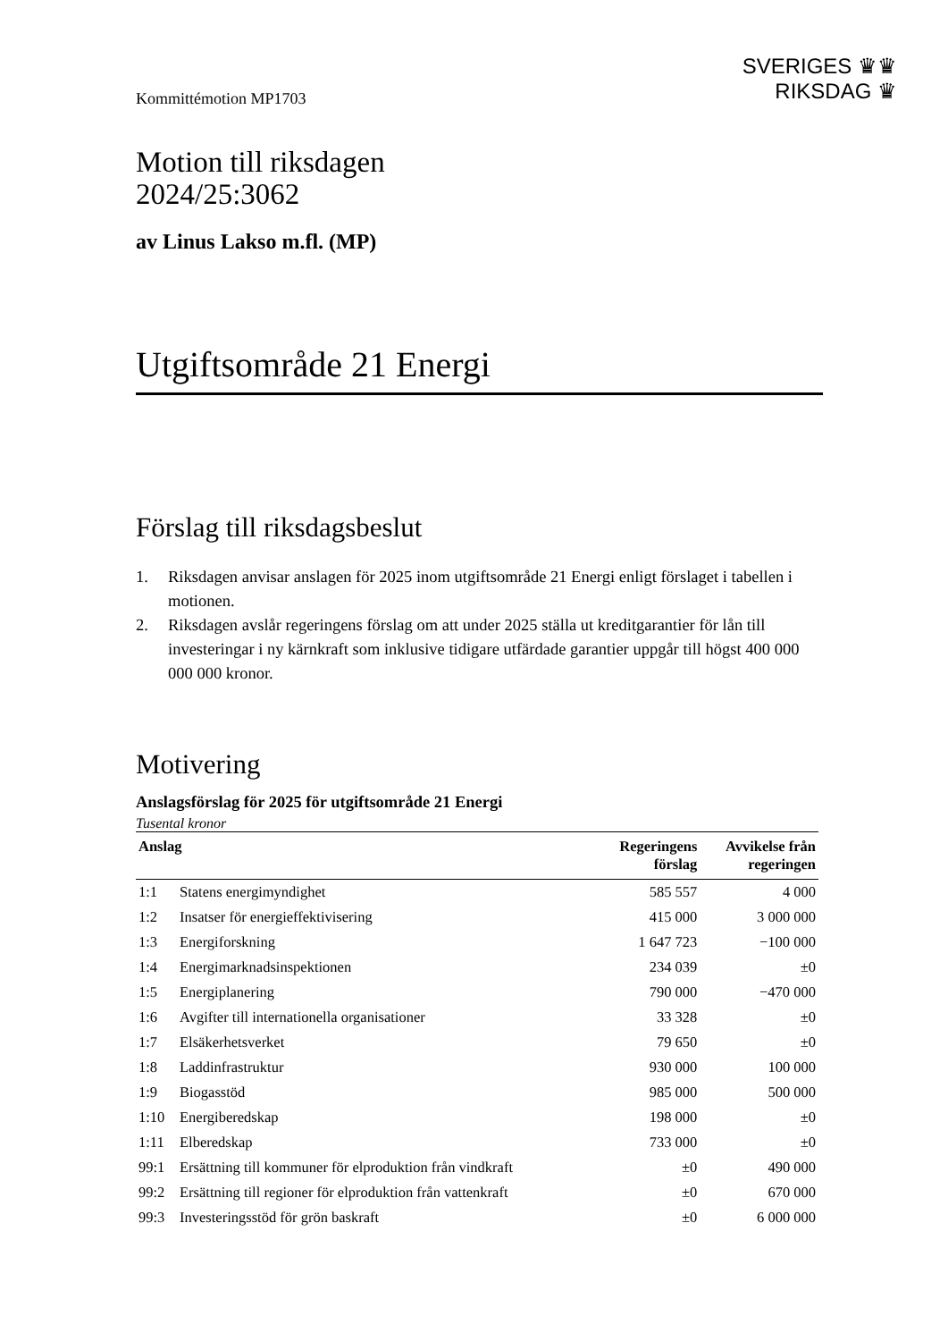Kommittémotion MP1703
SVERIGES ♛♛
RIKSDAG ♛
Motion till riksdagen
2024/25:3062
av Linus Lakso m.fl. (MP)
Utgiftsområde 21 Energi
Förslag till riksdagsbeslut
1. Riksdagen anvisar anslagen för 2025 inom utgiftsområde 21 Energi enligt förslaget i tabellen i motionen.
2. Riksdagen avslår regeringens förslag om att under 2025 ställa ut kreditgarantier för lån till investeringar i ny kärnkraft som inklusive tidigare utfärdade garantier uppgår till högst 400 000 000 000 kronor.
Motivering
Anslagsförslag för 2025 för utgiftsområde 21 Energi
Tusental kronor
| Anslag | | Regeringens förslag | Avvikelse från regeringen |
| --- | --- | --- | --- |
| 1:1 | Statens energimyndighet | 585 557 | 4 000 |
| 1:2 | Insatser för energieffektivisering | 415 000 | 3 000 000 |
| 1:3 | Energiforskning | 1 647 723 | −100 000 |
| 1:4 | Energimarknadsinspektionen | 234 039 | ±0 |
| 1:5 | Energiplanering | 790 000 | −470 000 |
| 1:6 | Avgifter till internationella organisationer | 33 328 | ±0 |
| 1:7 | Elsäkerhetsverket | 79 650 | ±0 |
| 1:8 | Laddinfrastruktur | 930 000 | 100 000 |
| 1:9 | Biogasstöd | 985 000 | 500 000 |
| 1:10 | Energiberedskap | 198 000 | ±0 |
| 1:11 | Elberedskap | 733 000 | ±0 |
| 99:1 | Ersättning till kommuner för elproduktion från vindkraft | ±0 | 490 000 |
| 99:2 | Ersättning till regioner för elproduktion från vattenkraft | ±0 | 670 000 |
| 99:3 | Investeringsstöd för grön baskraft | ±0 | 6 000 000 |